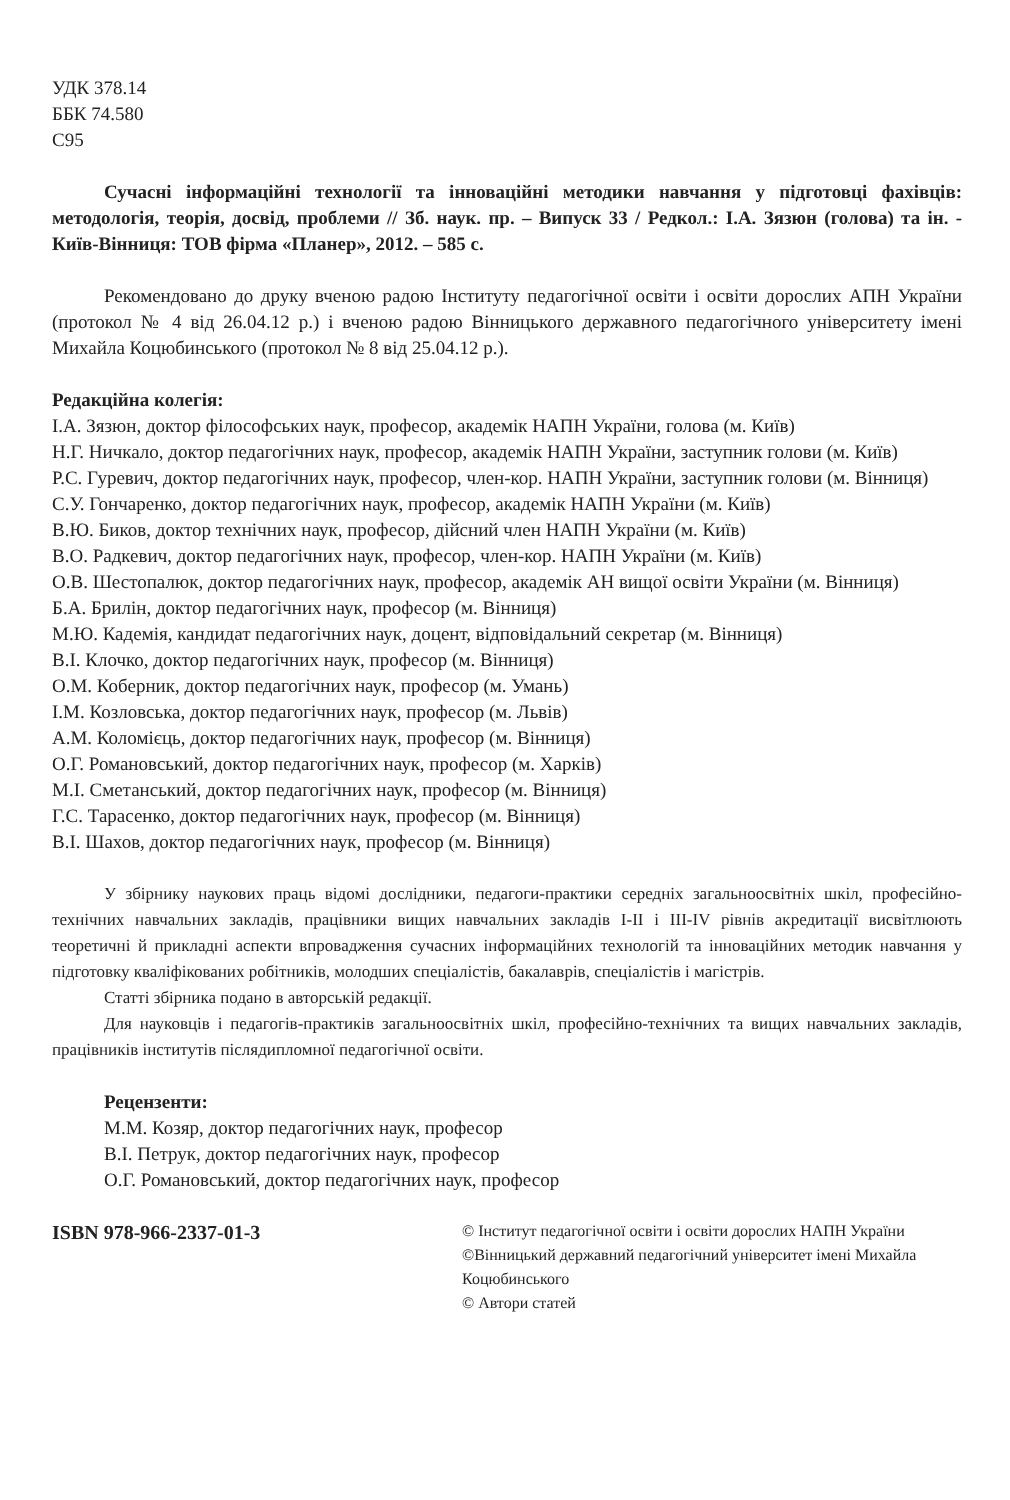УДК 378.14
ББК 74.580
С95
Сучасні інформаційні технології та інноваційні методики навчання у підготовці фахівців: методологія, теорія, досвід, проблеми // Зб. наук. пр. – Випуск 33 / Редкол.: І.А. Зязюн (голова) та ін. - Київ-Вінниця: ТОВ фірма «Планер», 2012. – 585 с.
Рекомендовано до друку вченою радою Інституту педагогічної освіти і освіти дорослих АПН України (протокол № 4 від 26.04.12 р.) і вченою радою Вінницького державного педагогічного університету імені Михайла Коцюбинського (протокол № 8 від 25.04.12 р.).
Редакційна колегія:
І.А. Зязюн, доктор філософських наук, професор, академік НАПН України, голова (м. Київ)
Н.Г. Ничкало, доктор педагогічних наук, професор, академік НАПН України, заступник голови (м. Київ)
Р.С. Гуревич, доктор педагогічних наук, професор, член-кор. НАПН України, заступник голови (м. Вінниця)
С.У. Гончаренко, доктор педагогічних наук, професор, академік НАПН України (м. Київ)
В.Ю. Биков, доктор технічних наук, професор, дійсний член НАПН України (м. Київ)
В.О. Радкевич, доктор педагогічних наук, професор, член-кор. НАПН України (м. Київ)
О.В. Шестопалюк, доктор педагогічних наук, професор, академік АН вищої освіти України (м. Вінниця)
Б.А. Брилін, доктор педагогічних наук, професор (м. Вінниця)
М.Ю. Кадемія, кандидат педагогічних наук, доцент, відповідальний секретар (м. Вінниця)
В.І. Клочко, доктор педагогічних наук, професор (м. Вінниця)
О.М. Коберник, доктор педагогічних наук, професор (м. Умань)
І.М. Козловська, доктор педагогічних наук, професор (м. Львів)
А.М. Коломієць, доктор педагогічних наук, професор (м. Вінниця)
О.Г. Романовський, доктор педагогічних наук, професор (м. Харків)
М.І. Сметанський, доктор педагогічних наук, професор (м. Вінниця)
Г.С. Тарасенко, доктор педагогічних наук, професор (м. Вінниця)
В.І. Шахов, доктор педагогічних наук, професор (м. Вінниця)
У збірнику наукових праць відомі дослідники, педагоги-практики середніх загальноосвітніх шкіл, професійно-технічних навчальних закладів, працівники вищих навчальних закладів І-ІІ і ІІІ-IV рівнів акредитації висвітлюють теоретичні й прикладні аспекти впровадження сучасних інформаційних технологій та інноваційних методик навчання у підготовку кваліфікованих робітників, молодших спеціалістів, бакалаврів, спеціалістів і магістрів.
Статті збірника подано в авторській редакції.
Для науковців і педагогів-практиків загальноосвітніх шкіл, професійно-технічних та вищих навчальних закладів, працівників інститутів післядипломної педагогічної освіти.
Рецензенти:
М.М. Козяр, доктор педагогічних наук, професор
В.І. Петрук, доктор педагогічних наук, професор
О.Г. Романовський, доктор педагогічних наук, професор
ISBN 978-966-2337-01-3
© Інститут педагогічної освіти і освіти дорослих НАПН України
©Вінницький державний педагогічний університет імені Михайла Коцюбинського
© Автори статей